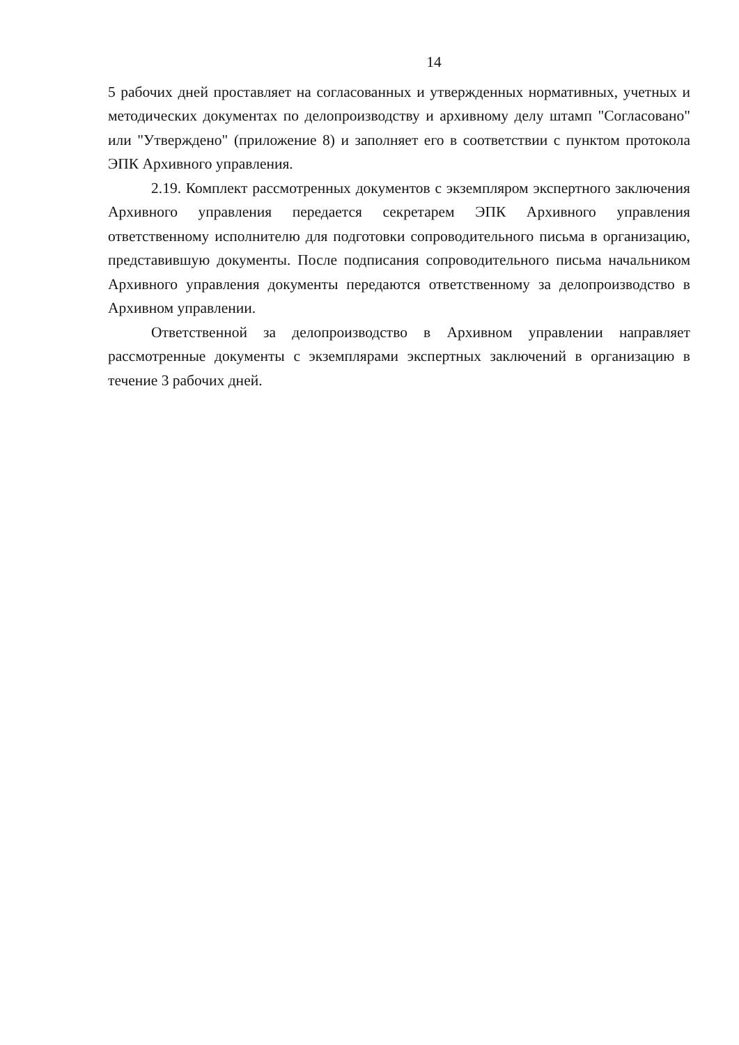14
5 рабочих дней проставляет на согласованных и утвержденных нормативных, учетных и методических документах по делопроизводству и архивному делу штамп "Согласовано" или "Утверждено" (приложение 8) и заполняет его в соответствии с пунктом протокола ЭПК Архивного управления.
2.19. Комплект рассмотренных документов с экземпляром экспертного заключения Архивного управления передается секретарем ЭПК Архивного управления ответственному исполнителю для подготовки сопроводительного письма в организацию, представившую документы. После подписания сопроводительного письма начальником Архивного управления документы передаются ответственному за делопроизводство в Архивном управлении.
Ответственной за делопроизводство в Архивном управлении направляет рассмотренные документы с экземплярами экспертных заключений в организацию в течение 3 рабочих дней.